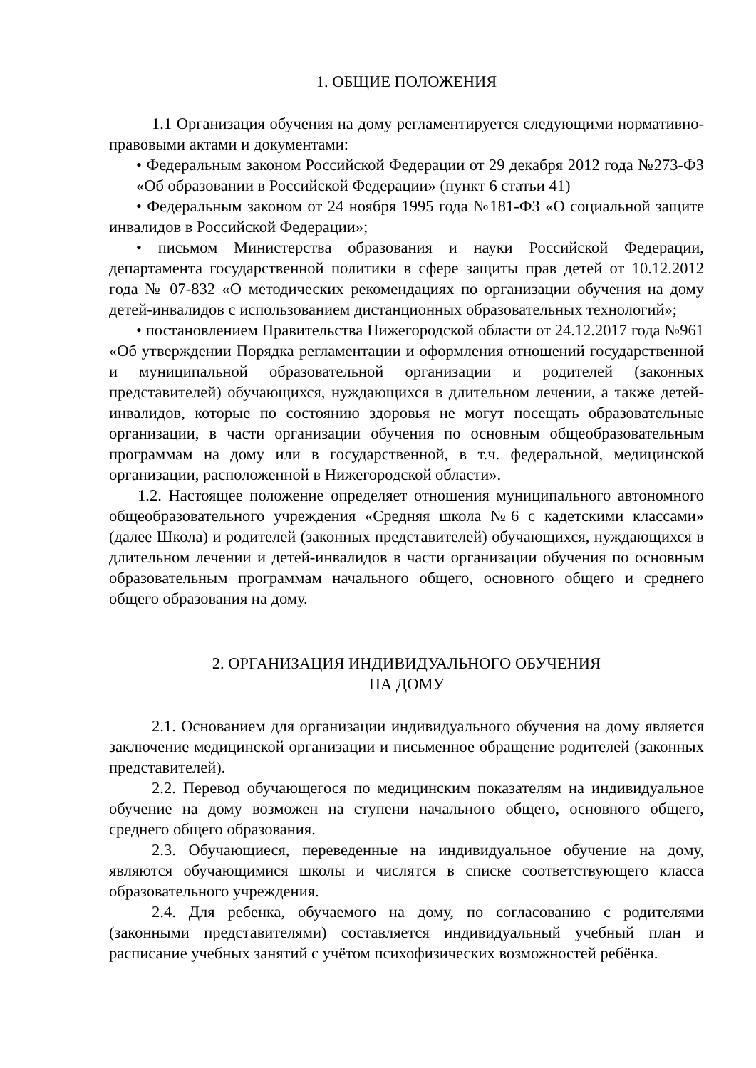1. ОБЩИЕ ПОЛОЖЕНИЯ
1.1 Организация обучения на дому регламентируется следующими нормативно-правовыми актами и документами:
• Федеральным законом Российской Федерации от 29 декабря 2012 года №273-ФЗ «Об образовании в Российской Федерации» (пункт 6 статьи 41)
• Федеральным законом от 24 ноября 1995 года №181-ФЗ «О социальной защите инвалидов в Российской Федерации»;
• письмом Министерства образования и науки Российской Федерации, департамента государственной политики в сфере защиты прав детей от 10.12.2012 года № 07-832 «О методических рекомендациях по организации обучения на дому детей-инвалидов с использованием дистанционных образовательных технологий»;
• постановлением Правительства Нижегородской области от 24.12.2017 года №961 «Об утверждении Порядка регламентации и оформления отношений государственной и муниципальной образовательной организации и родителей (законных представителей) обучающихся, нуждающихся в длительном лечении, а также детей-инвалидов, которые по состоянию здоровья не могут посещать образовательные организации, в части организации обучения по основным общеобразовательным программам на дому или в государственной, в т.ч. федеральной, медицинской организации, расположенной в Нижегородской области».
1.2. Настоящее положение определяет отношения муниципального автономного общеобразовательного учреждения «Средняя школа №6 с кадетскими классами» (далее Школа) и родителей (законных представителей) обучающихся, нуждающихся в длительном лечении и детей-инвалидов в части организации обучения по основным образовательным программам начального общего, основного общего и среднего общего образования на дому.
2. ОРГАНИЗАЦИЯ ИНДИВИДУАЛЬНОГО ОБУЧЕНИЯ
НА ДОМУ
2.1. Основанием для организации индивидуального обучения на дому является заключение медицинской организации и письменное обращение родителей (законных представителей).
2.2. Перевод обучающегося по медицинским показателям на индивидуальное обучение на дому возможен на ступени начального общего, основного общего, среднего общего образования.
2.3. Обучающиеся, переведенные на индивидуальное обучение на дому, являются обучающимися школы и числятся в списке соответствующего класса образовательного учреждения.
2.4. Для ребенка, обучаемого на дому, по согласованию с родителями (законными представителями) составляется индивидуальный учебный план и расписание учебных занятий с учётом психофизических возможностей ребёнка.